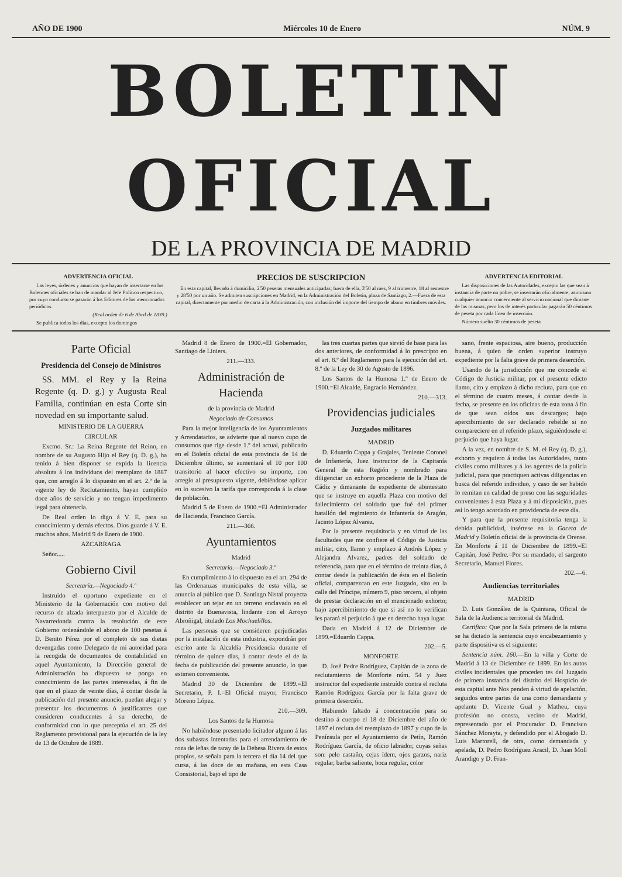AÑO DE 1900 Miércoles 10 de Enero NÚM. 9
BOLETIN OFICIAL
DE LA PROVINCIA DE MADRID
ADVERTENCIA OFICIAL
Las leyes, órdenes y anuncios que hayan de insertarse en los Boletines oficiales se han de mandar al Jefe Político respectivo, por cuyo conducto se pasarán á los Editores de los mencionados periódicos.
(Real orden de 6 de Abril de 1839.)
Se publica todos los días, excepto los domingos
PRECIOS DE SUSCRIPCION
En esta capital, llevado á domicilio, 2'50 pesetas mensuales anticipadas; fuera de ella, 3'50 al mes, 9 al trimestre, 18 al semestre y 28'50 por un año. Se admiten suscripciones en Madrid, en la Administración del Boletín, plaza de Santiago, 2.—Fuera de esta capital, directamente por medio de carta á la Administración, con inclusión del importe del tiempo de abono en timbres móviles.
ADVERTENCIA EDITORIAL
Las disposiciones de las Autoridades, excepto las que sean á instancia de parte no pobre, se insertarán oficialmente; asimismo cualquier anuncio concerniente al servicio nacional que dimane de las mismas; pero los de interés particular pagarán 50 céntimos de peseta por cada línea de inserción.
Número suelto 30 céntimos de peseta
Parte Oficial
Presidencia del Consejo de Ministros
SS. MM. el Rey y la Reina Regente (q. D. g.) y Augusta Real Familia, continúan en esta Corte sin novedad en su importante salud.
MINISTERIO DE LA GUERRA
CIRCULAR
Excmo. Sr.: La Reina Regente del Reino, en nombre de su Augusto Hijo el Rey (q. D. g.), ha tenido á bien disponer se expida la licencia absoluta á los individuos del reemplazo de 1887 que, con arreglo á lo dispuesto en el art. 2.º de la vigente ley de Reclutamiento, hayan cumplido doce años de servicio y no tengan impedimento legal para obtenerla.
De Real orden lo digo á V. E. para su conocimiento y demás efectos. Dios guarde á V. E. muchos años. Madrid 9 de Enero de 1900.
AZCARRAGA
Señor.....
Gobierno Civil
Secretaría.—Negociado 4.º
Instruído el oportuno expediente en el Ministerio de la Gobernación con motivo del recurso de alzada interpuesto por el Alcalde de Navarredonda contra la resolución de este Gobierno ordenándole el abono de 100 pesetas á D. Benito Pérez por el completo de sus dietas devengadas como Delegado de mi autoridad para la recogida de documentos de contabilidad en aquel Ayuntamiento, la Dirección general de Administración ha dispuesto se ponga en conocimiento de las partes interesadas, á fin de que en el plazo de veinte días, á contar desde la publicación del presente anuncio, puedan alegar y presentar los documentos ó justificantes que consideren conducentes á su derecho, de conformidad con lo que preceptúa el art. 25 del Reglamento provisional para la ejecución de la ley de 13 de Octubre de 1889.
Madrid 8 de Enero de 1900.=El Gobernador, Santiago de Liniers.
211.—333.
Administración de Hacienda
de la provincia de Madrid
Negociado de Consumos
Para la mejor inteligencia de los Ayuntamientos y Arrendatarios, se advierte que al nuevo cupo de consumos que rige desde 1.º del actual, publicado en el Boletín oficial de esta provincia de 14 de Diciembre último, se aumentará el 10 por 100 transitorio al hacer efectivo su importe, con arreglo al presupuesto vigente, debiéndose aplicar en lo sucesivo la tarifa que corresponda á la clase de población.
Madrid 5 de Enero de 1900.=El Administrador de Hacienda, Francisco García.
211.—366.
Ayuntamientos
Madrid
Secretaría.—Negociado 3.º
En cumplimiento á lo dispuesto en el art. 294 de las Ordenanzas municipales de esta villa, se anuncia al público que D. Santiago Nistal proyecta establecer un tejar en un terreno enclavado en el distrito de Buenavista, lindante con el Arroyo Abroñigal, titulado Los Mochuelillos.
Las personas que se consideren perjudicadas por la instalación de esta industria, expondrán por escrito ante la Alcaldía Presidencia durante el término de quince días, á contar desde el de la fecha de publicación del presente anuncio, lo que estimen conveniente.
Madrid 30 de Diciembre de 1899.=El Secretario, P. I.=El Oficial mayor, Francisco Moreno López.
210.—309.
Los Santos de la Humosa
No habiéndose presentado licitador alguno á las dos subastas intentadas para el arrendamiento de roza de leñas de taray de la Dehesa Rivera de estos propios, se señala para la tercera el día 14 del que cursa, á las doce de su mañana, en esta Casa Consistorial, bajo el tipo de
las tres cuartas partes que sirvió de base para las dos anteriores, de conformidad á lo prescripto en el art. 8.º del Reglamento para la ejecución del art. 8.º de la Ley de 30 de Agosto de 1896.
Los Santos de la Humosa 1.º de Enero de 1900.=El Alcalde, Engracio Hernández.
210.—313.
Providencias judiciales
Juzgados militares
MADRID
D. Eduardo Cappa y Grajales, Teniente Coronel de Infantería, Juez instructor de la Capitanía General de esta Región y nombrado para diligenciar un exhorto procedente de la Plaza de Cádiz y dimanante de expediente de abintestato que se instruye en aquella Plaza con motivo del fallecimiento del soldado que fué del primer batallón del regimiento de Infantería de Aragón, Jacinto López Alvarez.
Por la presente requisitoria y en virtud de las facultades que me confiere el Código de Justicia militar, cito, llamo y emplazo á Andrés López y Alejandra Alvarez, padres del soldado de referencia, para que en el término de treinta días, á contar desde la publicación de ésta en el Boletín oficial, comparezcan en este Juzgado, sito en la calle del Príncipe, número 9, piso tercero, al objeto de prestar declaración en el mencionado exhorto; bajo apercibimiento de que si así no lo verifican les parará el perjuicio á que en derecho haya lugar.
Dada en Madrid á 12 de Diciembre de 1899.=Eduardo Cappa.
202.—5.
MONFORTE
D. José Pedre Rodríguez, Capitán de la zona de reclutamiento de Monforte núm. 54 y Juez instructor del expediente instruído contra el recluta Ramón Rodríguez García por la falta grave de primera deserción.
Habiendo faltado á concentración para su destino á cuerpo el 18 de Diciembre del año de 1897 el recluta del reemplazo de 1897 y cupo de la Península por el Ayuntamiento de Petín, Ramón Rodríguez García, de oficio labrador, cuyas señas son: pelo castaño, cejas ídem, ojos garzos, nariz regular, barba saliente, boca regular, color
sano, frente espaciosa, aire bueno, producción buena, á quien de orden superior instruyo expediente por la falta grave de primera deserción.
Usando de la jurisdicción que me concede el Código de Justicia militar, por el presente edicto llamo, cito y emplazo á dicho recluta, para que en el término de cuatro meses, á contar desde la fecha, se presente en los oficinas de esta zona á fin de que sean oídos sus descargos; bajo apercibimiento de ser declarado rebelde si no compareciere en el referido plazo, siguiéndosele el perjuicio que haya lugar.
A la vez, en nombre de S. M. el Rey (q. D. g.), exhorto y requiero á todas las Autoridades, tanto civiles como militares y á los agentes de la policía judicial, para que practiquen activas diligencias en busca del referido individuo, y caso de ser habido lo remitan en calidad de preso con las seguridades convenientes á esta Plaza y á mi disposición, pues así lo tengo acordado en providencia de este día.
Y para que la presente requisitoria tenga la debida publicidad, insértese en la Gaceta de Madrid y Boletín oficial de la provincia de Orense. En Monforte á 11 de Diciembre de 1899.=El Capitán, José Pedre.=Por su mandado, el sargento Secretario, Manuel Flores.
202.—6.
Audiencias territoriales
MADRID
D. Luis González de la Quintana, Oficial de Sala de la Audiencia territorial de Madrid.
Certifico: Que por la Sala primera de la misma se ha dictado la sentencia cuyo encabezamiento y parte dispositiva es el siguiente:
Sentencia núm. 160.—En la villa y Corte de Madrid á 13 de Diciembre de 1899. En los autos civiles incidentales que proceden tes del Juzgado de primera instancia del distrito del Hospicio de esta capital ante Nos penden á virtud de apelación, seguidos entre partes de una como demandante y apelante D. Vicente Gual y Matheu, cuya profesión no consta, vecino de Madrid, representado por el Procurador D. Francisco Sánchez Morayta, y defendido por el Abogado D. Luis Martorell, de otra, como demandada y apelada, D. Pedro Rodríguez Aracil, D. Juan Moll Arandigo y D. Fran-